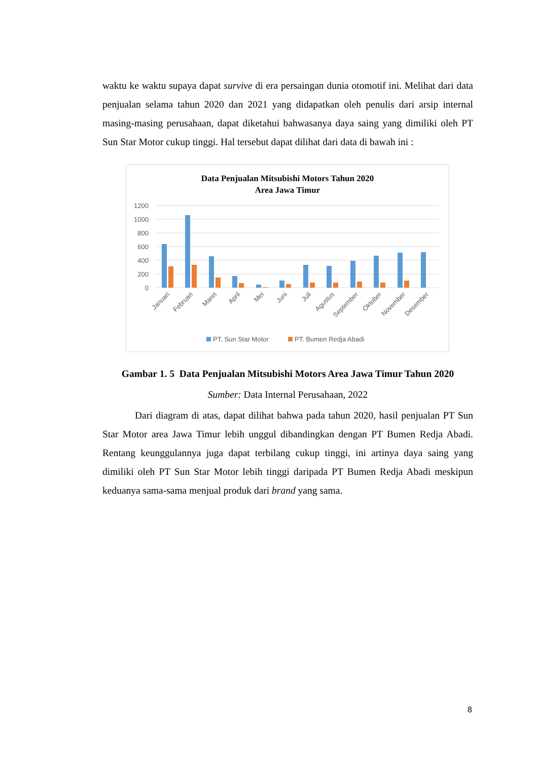waktu ke waktu supaya dapat survive di era persaingan dunia otomotif ini. Melihat dari data penjualan selama tahun 2020 dan 2021 yang didapatkan oleh penulis dari arsip internal masing-masing perusahaan, dapat diketahui bahwasanya daya saing yang dimiliki oleh PT Sun Star Motor cukup tinggi. Hal tersebut dapat dilihat dari data di bawah ini :
Data Penjualan Mitsubishi Motors Tahun 2020
Area Jawa Timur
1200
1000
800
600
400
200
0
Januari
Februari
Maret
April
Mei
Juni
Juli
Agustus
September
Oktober
November
Desember
PT. Sun Star Motor
PT. Bumen Redja Abadi
Gambar 1. 5 Data Penjualan Mitsubishi Motors Area Jawa Timur Tahun 2020
Sumber: Data Internal Perusahaan, 2022
Dari diagram di atas, dapat dilihat bahwa pada tahun 2020, hasil penjualan PT Sun Star Motor area Jawa Timur lebih unggul dibandingkan dengan PT Bumen Redja Abadi. Rentang keunggulannya juga dapat terbilang cukup tinggi, ini artinya daya saing yang dimiliki oleh PT Sun Star Motor lebih tinggi daripada PT Bumen Redja Abadi meskipun keduanya sama-sama menjual produk dari brand yang sama.
8